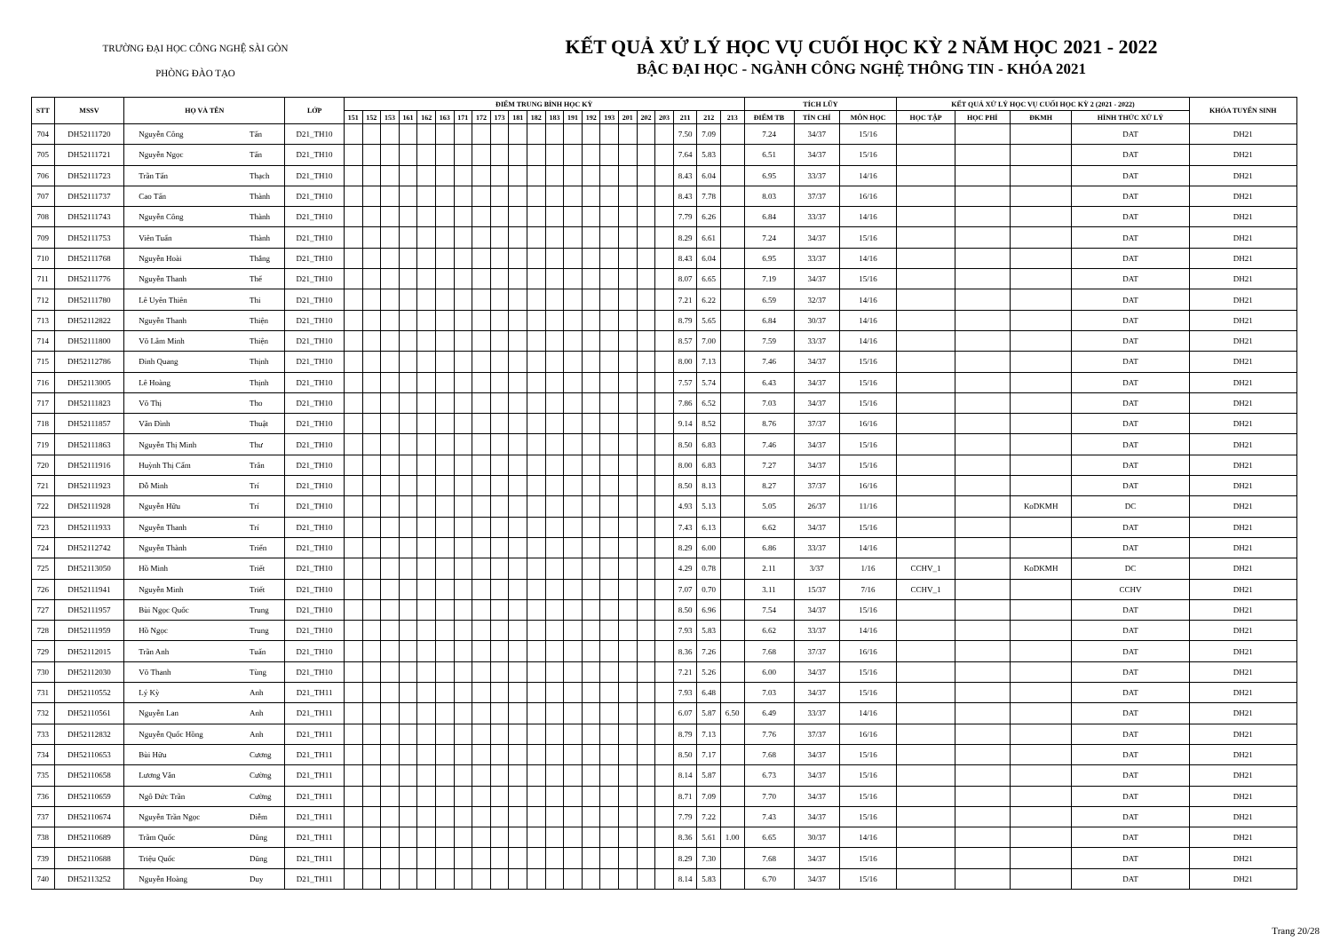TRƯỜNG ĐẠI HỌC CÔNG NGHỆ SÀI GÒN
PHÒNG ĐÀO TẠO
KẾT QUẢ XỬ LÝ HỌC VỤ CUỐI HỌC KỲ 2 NĂM HỌC 2021 - 2022
BẬC ĐẠI HỌC - NGÀNH CÔNG NGHỆ THÔNG TIN - KHÓA 2021
| STT | MSSV | HỌ VÀ TÊN | | LỚP | ĐIỂM TRUNG BÌNH HỌC KỲ | | | | | | | | | | | | | | | | | | | | | TÍCH LŨY | | | KẾT QUẢ XỬ LÝ HỌC VỤ CUỐI HỌC KỲ 2 (2021 - 2022) | | | | KHÓA TUYỂN SINH |
| --- | --- | --- | --- | --- | --- | --- | --- | --- | --- | --- | --- | --- | --- | --- | --- | --- | --- | --- | --- | --- | --- | --- | --- | --- | --- | --- | --- | --- | --- | --- | --- | --- | --- |
| | | | | | 151 | 152 | 153 | 161 | 162 | 163 | 171 | 172 | 173 | 181 | 182 | 183 | 191 | 192 | 193 | 201 | 202 | 203 | 211 | 212 | 213 | ĐIỂM TB | TÍN CHỈ | MÔN HỌC | HỌC TẬP | HỌC PHÍ | ĐKMH | HÌNH THỨC XỬ LÝ | |
| 704 | DH52111720 | Nguyễn Công | Tấn | D21_TH10 | | | | | | | | | | | | | | | | | | | 7.50 | 7.09 | | 7.24 | 34/37 | 15/16 | | | | DAT | DH21 |
| 705 | DH52111721 | Nguyễn Ngọc | Tấn | D21_TH10 | | | | | | | | | | | | | | | | | | | 7.64 | 5.83 | | 6.51 | 34/37 | 15/16 | | | | DAT | DH21 |
| 706 | DH52111723 | Trần Tấn | Thạch | D21_TH10 | | | | | | | | | | | | | | | | | | | 8.43 | 6.04 | | 6.95 | 33/37 | 14/16 | | | | DAT | DH21 |
| 707 | DH52111737 | Cao Tấn | Thành | D21_TH10 | | | | | | | | | | | | | | | | | | | 8.43 | 7.78 | | 8.03 | 37/37 | 16/16 | | | | DAT | DH21 |
| 708 | DH52111743 | Nguyễn Công | Thành | D21_TH10 | | | | | | | | | | | | | | | | | | | 7.79 | 6.26 | | 6.84 | 33/37 | 14/16 | | | | DAT | DH21 |
| 709 | DH52111753 | Viên Tuấn | Thành | D21_TH10 | | | | | | | | | | | | | | | | | | | 8.29 | 6.61 | | 7.24 | 34/37 | 15/16 | | | | DAT | DH21 |
| 710 | DH52111768 | Nguyễn Hoài | Thắng | D21_TH10 | | | | | | | | | | | | | | | | | | | 8.43 | 6.04 | | 6.95 | 33/37 | 14/16 | | | | DAT | DH21 |
| 711 | DH52111776 | Nguyễn Thanh | Thế | D21_TH10 | | | | | | | | | | | | | | | | | | | 8.07 | 6.65 | | 7.19 | 34/37 | 15/16 | | | | DAT | DH21 |
| 712 | DH52111780 | Lê Uyên Thiên | Thi | D21_TH10 | | | | | | | | | | | | | | | | | | | 7.21 | 6.22 | | 6.59 | 32/37 | 14/16 | | | | DAT | DH21 |
| 713 | DH52112822 | Nguyễn Thanh | Thiện | D21_TH10 | | | | | | | | | | | | | | | | | | | 8.79 | 5.65 | | 6.84 | 30/37 | 14/16 | | | | DAT | DH21 |
| 714 | DH52111800 | Võ Lâm Minh | Thiện | D21_TH10 | | | | | | | | | | | | | | | | | | | 8.57 | 7.00 | | 7.59 | 33/37 | 14/16 | | | | DAT | DH21 |
| 715 | DH52112786 | Đinh Quang | Thịnh | D21_TH10 | | | | | | | | | | | | | | | | | | | 8.00 | 7.13 | | 7.46 | 34/37 | 15/16 | | | | DAT | DH21 |
| 716 | DH52113005 | Lê Hoàng | Thịnh | D21_TH10 | | | | | | | | | | | | | | | | | | | 7.57 | 5.74 | | 6.43 | 34/37 | 15/16 | | | | DAT | DH21 |
| 717 | DH52111823 | Võ Thị | Tho | D21_TH10 | | | | | | | | | | | | | | | | | | | 7.86 | 6.52 | | 7.03 | 34/37 | 15/16 | | | | DAT | DH21 |
| 718 | DH52111857 | Văn Đình | Thuật | D21_TH10 | | | | | | | | | | | | | | | | | | | 9.14 | 8.52 | | 8.76 | 37/37 | 16/16 | | | | DAT | DH21 |
| 719 | DH52111863 | Nguyễn Thị Minh | Thư | D21_TH10 | | | | | | | | | | | | | | | | | | | 8.50 | 6.83 | | 7.46 | 34/37 | 15/16 | | | | DAT | DH21 |
| 720 | DH52111916 | Huỳnh Thị Cẩm | Trân | D21_TH10 | | | | | | | | | | | | | | | | | | | 8.00 | 6.83 | | 7.27 | 34/37 | 15/16 | | | | DAT | DH21 |
| 721 | DH52111923 | Đỗ Minh | Trí | D21_TH10 | | | | | | | | | | | | | | | | | | | 8.50 | 8.13 | | 8.27 | 37/37 | 16/16 | | | | DAT | DH21 |
| 722 | DH52111928 | Nguyễn Hữu | Trí | D21_TH10 | | | | | | | | | | | | | | | | | | | 4.93 | 5.13 | | 5.05 | 26/37 | 11/16 | | | KoDKMH | DC | DH21 |
| 723 | DH52111933 | Nguyễn Thanh | Trí | D21_TH10 | | | | | | | | | | | | | | | | | | | 7.43 | 6.13 | | 6.62 | 34/37 | 15/16 | | | | DAT | DH21 |
| 724 | DH52112742 | Nguyễn Thành | Triển | D21_TH10 | | | | | | | | | | | | | | | | | | | 8.29 | 6.00 | | 6.86 | 33/37 | 14/16 | | | | DAT | DH21 |
| 725 | DH52113050 | Hồ Minh | Triết | D21_TH10 | | | | | | | | | | | | | | | | | | | 4.29 | 0.78 | | 2.11 | 3/37 | 1/16 | CCHV_1 | | KoDKMH | DC | DH21 |
| 726 | DH52111941 | Nguyễn Minh | Triết | D21_TH10 | | | | | | | | | | | | | | | | | | | 7.07 | 0.70 | | 3.11 | 15/37 | 7/16 | CCHV_1 | | | CCHV | DH21 |
| 727 | DH52111957 | Bùi Ngọc Quốc | Trung | D21_TH10 | | | | | | | | | | | | | | | | | | | 8.50 | 6.96 | | 7.54 | 34/37 | 15/16 | | | | DAT | DH21 |
| 728 | DH52111959 | Hồ Ngọc | Trung | D21_TH10 | | | | | | | | | | | | | | | | | | | 7.93 | 5.83 | | 6.62 | 33/37 | 14/16 | | | | DAT | DH21 |
| 729 | DH52112015 | Trần Anh | Tuấn | D21_TH10 | | | | | | | | | | | | | | | | | | | 8.36 | 7.26 | | 7.68 | 37/37 | 16/16 | | | | DAT | DH21 |
| 730 | DH52112030 | Võ Thanh | Tùng | D21_TH10 | | | | | | | | | | | | | | | | | | | 7.21 | 5.26 | | 6.00 | 34/37 | 15/16 | | | | DAT | DH21 |
| 731 | DH52110552 | Lý Kỳ | Anh | D21_TH11 | | | | | | | | | | | | | | | | | | | 7.93 | 6.48 | | 7.03 | 34/37 | 15/16 | | | | DAT | DH21 |
| 732 | DH52110561 | Nguyễn Lan | Anh | D21_TH11 | | | | | | | | | | | | | | | | | | | 6.07 | 5.87 | 6.50 | 6.49 | 33/37 | 14/16 | | | | DAT | DH21 |
| 733 | DH52112832 | Nguyễn Quốc Hồng | Anh | D21_TH11 | | | | | | | | | | | | | | | | | | | 8.79 | 7.13 | | 7.76 | 37/37 | 16/16 | | | | DAT | DH21 |
| 734 | DH52110653 | Bùi Hữu | Cương | D21_TH11 | | | | | | | | | | | | | | | | | | | 8.50 | 7.17 | | 7.68 | 34/37 | 15/16 | | | | DAT | DH21 |
| 735 | DH52110658 | Lương Văn | Cường | D21_TH11 | | | | | | | | | | | | | | | | | | | 8.14 | 5.87 | | 6.73 | 34/37 | 15/16 | | | | DAT | DH21 |
| 736 | DH52110659 | Ngô Đức Trần | Cường | D21_TH11 | | | | | | | | | | | | | | | | | | | 8.71 | 7.09 | | 7.70 | 34/37 | 15/16 | | | | DAT | DH21 |
| 737 | DH52110674 | Nguyễn Trần Ngọc | Diễm | D21_TH11 | | | | | | | | | | | | | | | | | | | 7.79 | 7.22 | | 7.43 | 34/37 | 15/16 | | | | DAT | DH21 |
| 738 | DH52110689 | Trầm Quốc | Dũng | D21_TH11 | | | | | | | | | | | | | | | | | | | 8.36 | 5.61 | 1.00 | 6.65 | 30/37 | 14/16 | | | | DAT | DH21 |
| 739 | DH52110688 | Triệu Quốc | Dũng | D21_TH11 | | | | | | | | | | | | | | | | | | | 8.29 | 7.30 | | 7.68 | 34/37 | 15/16 | | | | DAT | DH21 |
| 740 | DH52113252 | Nguyễn Hoàng | Duy | D21_TH11 | | | | | | | | | | | | | | | | | | | 8.14 | 5.83 | | 6.70 | 34/37 | 15/16 | | | | DAT | DH21 |
Trang 20/28